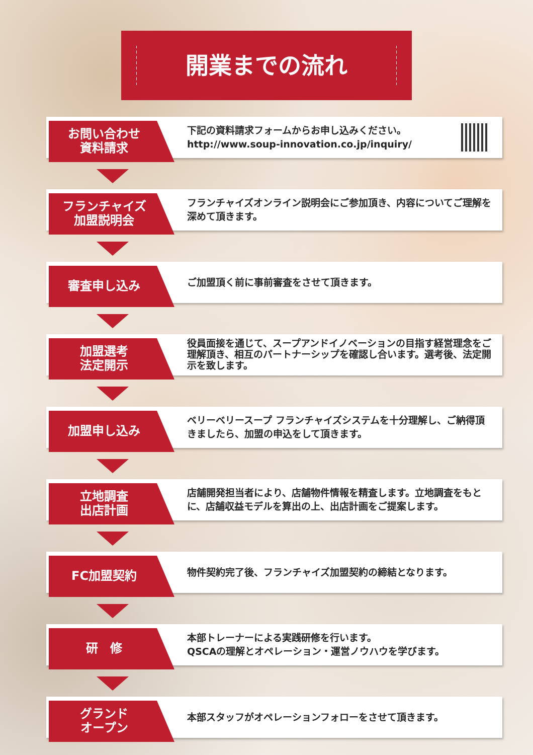開業までの流れ
お問い合わせ
資料請求
下記の資料請求フォームからお申し込みください。
http://www.soup-innovation.co.jp/inquiry/
フランチャイズ
加盟説明会
フランチャイズオンライン説明会にご参加頂き、内容についてご理解を深めて頂きます。
審査申し込み
ご加盟頂く前に事前審査をさせて頂きます。
加盟選考
法定開示
役員面接を通じて、スープアンドイノベーションの目指す経営理念をご理解頂き、相互のパートナーシップを確認し合います。選考後、法定開示を致します。
加盟申し込み
ベリーベリースープ フランチャイズシステムを十分理解し、ご納得頂きましたら、加盟の申込をして頂きます。
立地調査
出店計画
店舗開発担当者により、店舗物件情報を精査します。立地調査をもとに、店舗収益モデルを算出の上、出店計画をご提案します。
FC加盟契約
物件契約完了後、フランチャイズ加盟契約の締結となります。
研　修
本部トレーナーによる実践研修を行います。
QSCAの理解とオペレーション・運営ノウハウを学びます。
グランド
オープン
本部スタッフがオペレーションフォローをさせて頂きます。